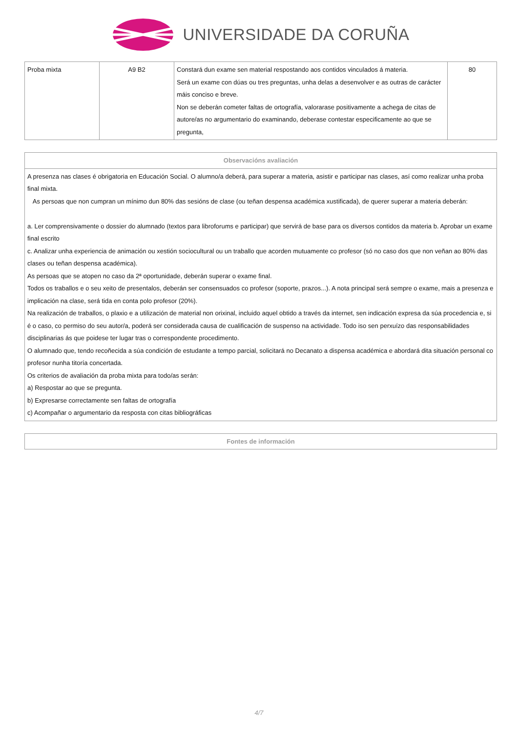UNIVERSIDADE DA CORUÑA
| Proba mixta | A9 B2 | Constará dun exame sen material respostando aos contidos vinculados á materia. Será un exame con dúas ou tres preguntas, unha delas a desenvolver e as outras de carácter máis conciso e breve. Non se deberán cometer faltas de ortografía, valorarase positivamente a achega de citas de autore/as no argumentario do examinando, deberase contestar especificamente ao que se pregunta, | 80 |
| Observacións avaliación |
| --- |
| A presenza nas clases é obrigatoria en Educación Social. O alumno/a deberá, para superar a materia, asistir e participar nas clases, así como realizar unha proba final mixta. As persoas que non cumpran un mínimo dun 80% das sesións de clase (ou teñan despensa académica xustificada), de querer superar a materia deberán: a. Ler comprensivamente o dossier do alumnado (textos para libroforums e participar) que servirá de base para os diversos contidos da materia b. Aprobar un exame final escrito c. Analizar unha experiencia de animación ou xestión sociocultural ou un traballo que acorden mutuamente co profesor (só no caso dos que non veñan ao 80% das clases ou teñan despensa académica). As persoas que se atopen no caso da 2ª oportunidade, deberán superar o exame final. Todos os traballos e o seu xeito de presentalos, deberán ser consensuados co profesor (soporte, prazos...). A nota principal será sempre o exame, mais a presenza e implicación na clase, será tida en conta polo profesor (20%). Na realización de traballos, o plaxio e a utilización de material non orixinal, incluido aquel obtido a través da internet, sen indicación expresa da súa procedencia e, si é o caso, co permiso do seu autor/a, poderá ser considerada causa de cualificación de suspenso na actividade. Todo iso sen perxuízo das responsabilidades disciplinarias ás que poidese ter lugar tras o correspondente procedimento. O alumnado que, tendo recoñecida a súa condición de estudante a tempo parcial, solicitará no Decanato a dispensa académica e abordará dita situación personal co profesor nunha titoría concertada. Os criterios de avaliación da proba mixta para todo/as serán: a) Respostar ao que se pregunta. b) Expresarse correctamente sen faltas de ortografía c) Acompañar o argumentario da resposta con citas bibliográficas |
| Fontes de información |
| --- |
4/7